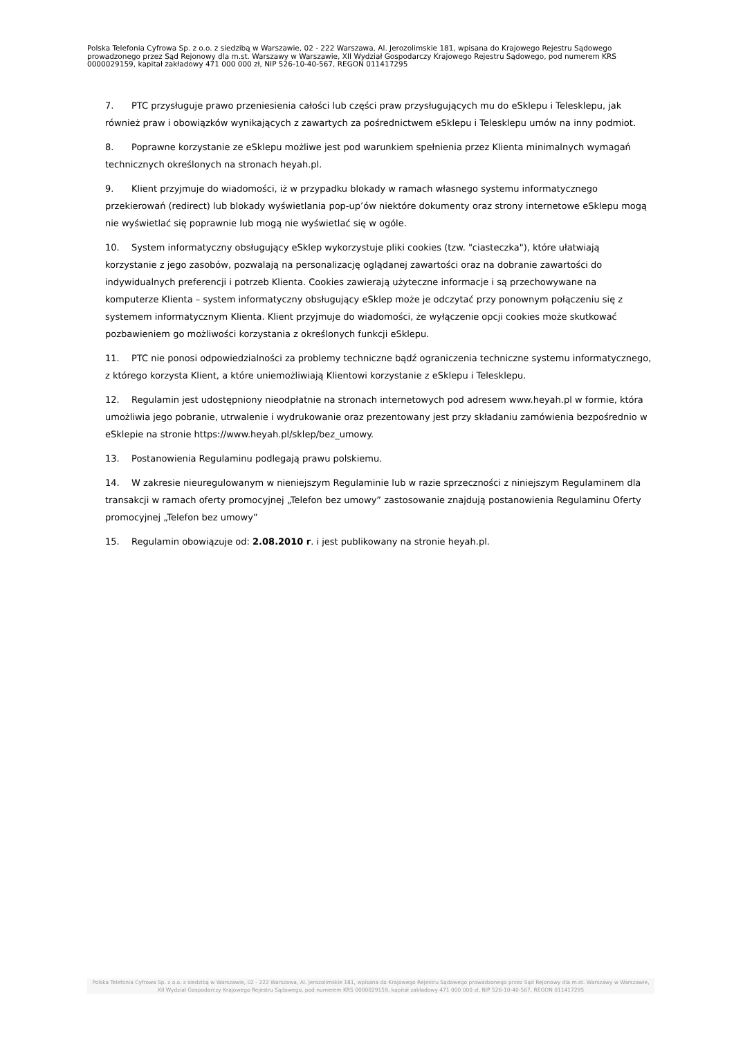Polska Telefonia Cyfrowa Sp. z o.o. z siedzibą w Warszawie, 02 - 222 Warszawa, Al. Jerozolimskie 181, wpisana do Krajowego Rejestru Sądowego prowadzonego przez Sąd Rejonowy dla m.st. Warszawy w Warszawie, XII Wydział Gospodarczy Krajowego Rejestru Sądowego, pod numerem KRS 0000029159, kapitał zakładowy 471 000 000 zł, NIP 526-10-40-567, REGON 011417295
7. PTC przysługuje prawo przeniesienia całości lub części praw przysługujących mu do eSklepu i Telesklepu, jak również praw i obowiązków wynikających z zawartych za pośrednictwem eSklepu i Telesklepu umów na inny podmiot.
8. Poprawne korzystanie ze eSklepu możliwe jest pod warunkiem spełnienia przez Klienta minimalnych wymagań technicznych określonych na stronach heyah.pl.
9. Klient przyjmuje do wiadomości, iż w przypadku blokady w ramach własnego systemu informatycznego przekierowań (redirect) lub blokady wyświetlania pop-up’ów niektóre dokumenty oraz strony internetowe eSklepu mogą nie wyświetlać się poprawnie lub mogą nie wyświetlać się w ogóle.
10. System informatyczny obsługujący eSklep wykorzystuje pliki cookies (tzw. "ciasteczka"), które ułatwiają korzystanie z jego zasobów, pozwalają na personalizację oglądanej zawartości oraz na dobranie zawartości do indywidualnych preferencji i potrzeb Klienta. Cookies zawierają użyteczne informacje i są przechowywane na komputerze Klienta – system informatyczny obsługujący eSklep może je odczytać przy ponownym połączeniu się z systemem informatycznym Klienta. Klient przyjmuje do wiadomości, że wyłączenie opcji cookies może skutkować pozbawieniem go możliwości korzystania z określonych funkcji eSklepu.
11. PTC nie ponosi odpowiedzialności za problemy techniczne bądź ograniczenia techniczne systemu informatycznego, z którego korzysta Klient, a które uniemożliwiają Klientowi korzystanie z eSklepu i Telesklepu.
12. Regulamin jest udostępniony nieodpłatnie na stronach internetowych pod adresem www.heyah.pl w formie, która umożliwia jego pobranie, utrwalenie i wydrukowanie oraz prezentowany jest przy składaniu zamówienia bezpośrednio w eSklepie na stronie https://www.heyah.pl/sklep/bez_umowy.
13. Postanowienia Regulaminu podlegają prawu polskiemu.
14. W zakresie nieuregulowanym w nieniejszym Regulaminie lub w razie sprzeczności z niniejszym Regulaminem dla transakcji w ramach oferty promocyjnej „Telefon bez umowy” zastosowanie znajdują postanowienia Regulaminu Oferty promocyjnej „Telefon bez umowy”
15. Regulamin obowiązuje od: 2.08.2010 r. i jest publikowany na stronie heyah.pl.
Polska Telefonia Cyfrowa Sp. z o.o. z siedzibą w Warszawie, 02 - 222 Warszawa, Al. Jerozolimskie 181, wpisana do Krajowego Rejestru Sądowego prowadzonego przez Sąd Rejonowy dla m.st. Warszawy w Warszawie,
XII Wydział Gospodarczy Krajowego Rejestru Sądowego, pod numerem KRS 0000029159, kapitał zakładowy 471 000 000 zł, NIP 526-10-40-567, REGON 011417295